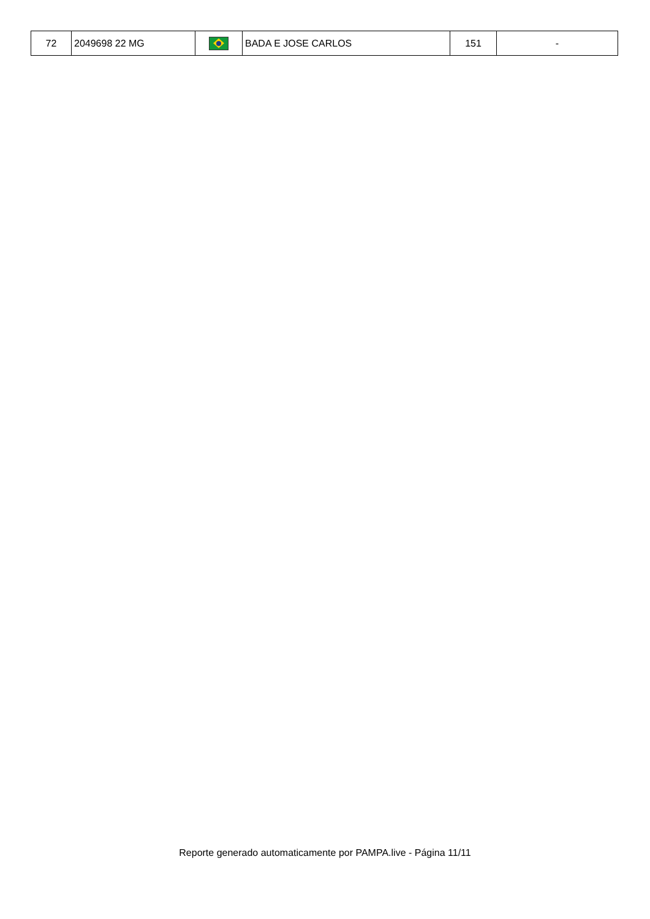| 72 | 2049698 22 MG | | BADA E JOSE CARLOS | 151 | - |
Reporte generado automaticamente por PAMPA.live - Página 11/11